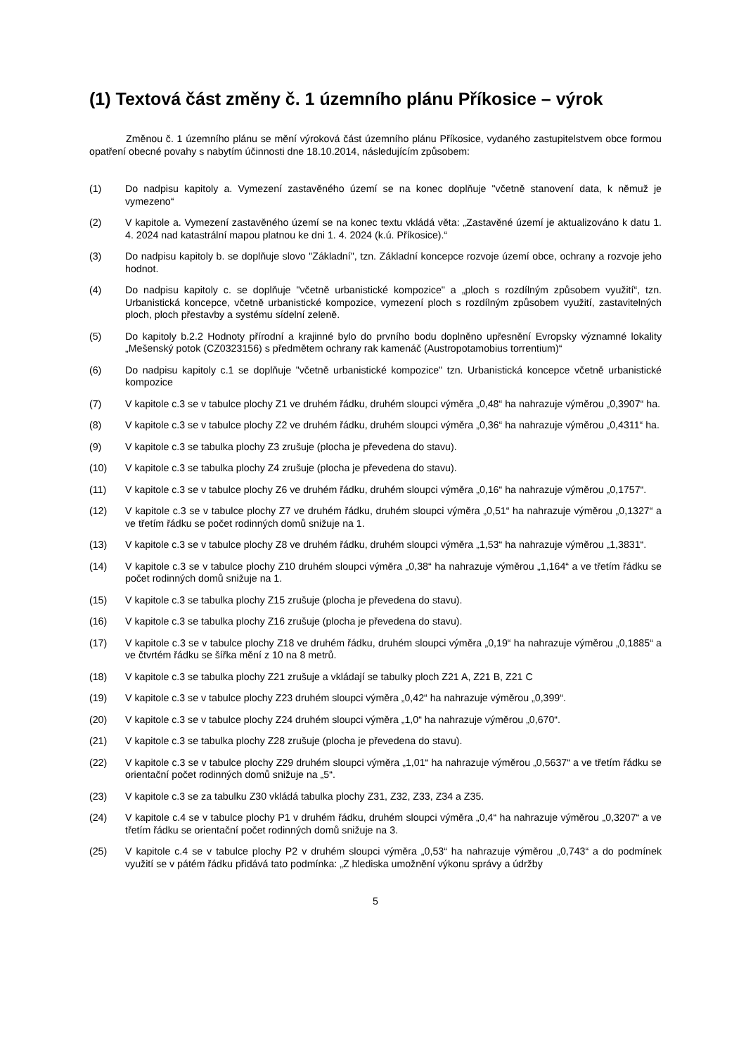(1) Textová část změny č. 1 územního plánu Příkosice – výrok
Změnou č. 1 územního plánu se mění výroková část územního plánu Příkosice, vydaného zastupitelstvem obce formou opatření obecné povahy s nabytím účinnosti dne 18.10.2014, následujícím způsobem:
(1) Do nadpisu kapitoly a. Vymezení zastavěného území se na konec doplňuje "včetně stanovení data, k němuž je vymezeno“
(2) V kapitole a. Vymezení zastavěného území se na konec textu vkládá věta: „Zastavěné území je aktualizováno k datu 1. 4. 2024 nad katastrální mapou platnou ke dni 1. 4. 2024 (k.ú. Příkosice).“
(3) Do nadpisu kapitoly b. se doplňuje slovo "Základní", tzn. Základní koncepce rozvoje území obce, ochrany a rozvoje jeho hodnot.
(4) Do nadpisu kapitoly c. se doplňuje "včetně urbanistické kompozice" a „ploch s rozdílným způsobem využití“, tzn. Urbanistická koncepce, včetně urbanistické kompozice, vymezení ploch s rozdílným způsobem využití, zastavitelných ploch, ploch přestavby a systému sídelní zeleně.
(5) Do kapitoly b.2.2 Hodnoty přírodní a krajinné bylo do prvního bodu doplněno upřesnění Evropsky významné lokality „Mešenský potok (CZ0323156) s předmětem ochrany rak kamenáč (Austropotamobius torrentium)“
(6) Do nadpisu kapitoly c.1 se doplňuje "včetně urbanistické kompozice" tzn. Urbanistická koncepce včetně urbanistické kompozice
(7) V kapitole c.3 se v tabulce plochy Z1 ve druhém řádku, druhém sloupci výměra „0,48“ ha nahrazuje výměrou „0,3907“ ha.
(8) V kapitole c.3 se v tabulce plochy Z2 ve druhém řádku, druhém sloupci výměra „0,36“ ha nahrazuje výměrou „0,4311“ ha.
(9) V kapitole c.3 se tabulka plochy Z3 zrušuje (plocha je převedena do stavu).
(10) V kapitole c.3 se tabulka plochy Z4 zrušuje (plocha je převedena do stavu).
(11) V kapitole c.3 se v tabulce plochy Z6 ve druhém řádku, druhém sloupci výměra „0,16“ ha nahrazuje výměrou „0,1757“.
(12) V kapitole c.3 se v tabulce plochy Z7 ve druhém řádku, druhém sloupci výměra „0,51“ ha nahrazuje výměrou „0,1327“ a ve třetím řádku se počet rodinných domů snižuje na 1.
(13) V kapitole c.3 se v tabulce plochy Z8 ve druhém řádku, druhém sloupci výměra „1,53“ ha nahrazuje výměrou „1,3831“.
(14) V kapitole c.3 se v tabulce plochy Z10 druhém sloupci výměra „0,38“ ha nahrazuje výměrou „1,164“ a ve třetím řádku se počet rodinných domů snižuje na 1.
(15) V kapitole c.3 se tabulka plochy Z15 zrušuje (plocha je převedena do stavu).
(16) V kapitole c.3 se tabulka plochy Z16 zrušuje (plocha je převedena do stavu).
(17) V kapitole c.3 se v tabulce plochy Z18 ve druhém řádku, druhém sloupci výměra „0,19“ ha nahrazuje výměrou „0,1885“ a ve čtvrtém řádku se šířka mění z 10 na 8 metrů.
(18) V kapitole c.3 se tabulka plochy Z21 zrušuje a vkládají se tabulky ploch Z21 A, Z21 B, Z21 C
(19) V kapitole c.3 se v tabulce plochy Z23 druhém sloupci výměra „0,42“ ha nahrazuje výměrou „0,399“.
(20) V kapitole c.3 se v tabulce plochy Z24 druhém sloupci výměra „1,0“ ha nahrazuje výměrou „0,670“.
(21) V kapitole c.3 se tabulka plochy Z28 zrušuje (plocha je převedena do stavu).
(22) V kapitole c.3 se v tabulce plochy Z29 druhém sloupci výměra „1,01“ ha nahrazuje výměrou „0,5637“ a ve třetím řádku se orientační počet rodinných domů snižuje na „5“.
(23) V kapitole c.3 se za tabulku Z30 vkládá tabulka plochy Z31, Z32, Z33, Z34 a Z35.
(24) V kapitole c.4 se v tabulce plochy P1 v druhém řádku, druhém sloupci výměra „0,4“ ha nahrazuje výměrou „0,3207“ a ve třetím řádku se orientační počet rodinných domů snižuje na 3.
(25) V kapitole c.4 se v tabulce plochy P2 v druhém sloupci výměra „0,53“ ha nahrazuje výměrou „0,743“ a do podmínek využití se v pátém řádku přidává tato podmínka: „Z hlediska umožnění výkonu správy a údržby
5